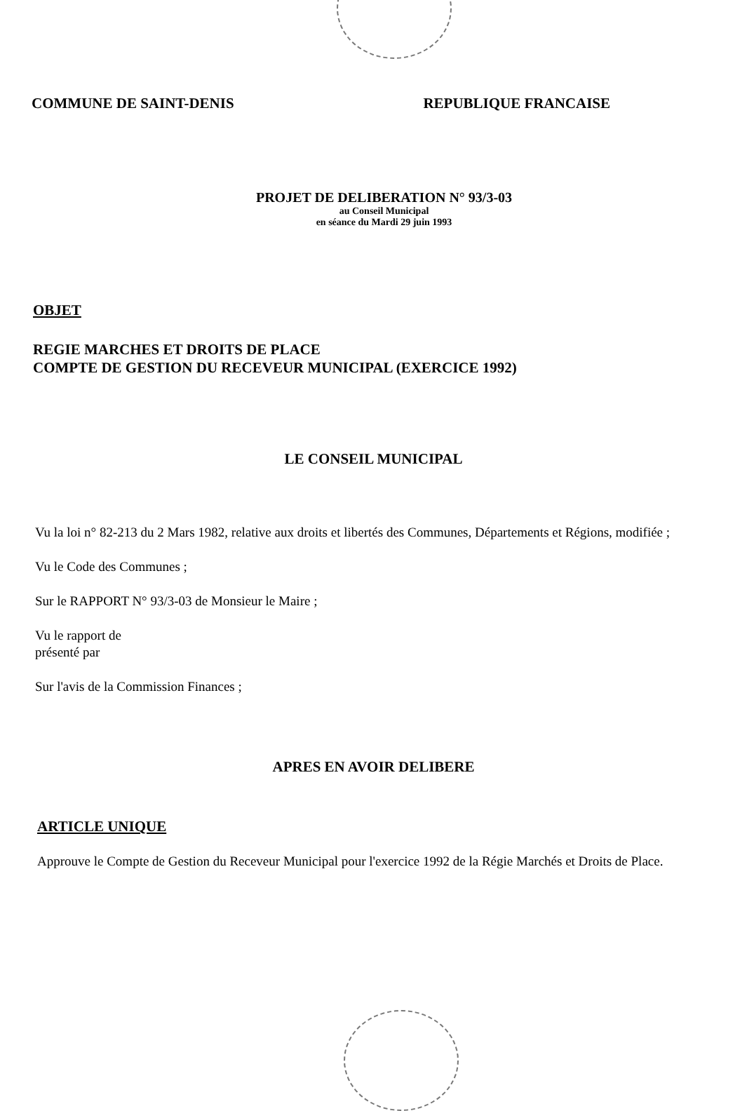COMMUNE DE SAINT-DENIS REPUBLIQUE FRANCAISE
PROJET DE DELIBERATION N° 93/3-03
au Conseil Municipal
en séance du Mardi 29 juin 1993
OBJET
REGIE MARCHES ET DROITS DE PLACE
COMPTE DE GESTION DU RECEVEUR MUNICIPAL (EXERCICE 1992)
LE CONSEIL MUNICIPAL
Vu la loi n° 82-213 du 2 Mars 1982, relative aux droits et libertés des Communes, Départements et Régions, modifiée ;
Vu le Code des Communes ;
Sur le RAPPORT N° 93/3-03 de Monsieur le Maire ;
Vu le rapport de
présenté par
Sur l'avis de la Commission Finances ;
APRES EN AVOIR DELIBERE
ARTICLE UNIQUE
Approuve le Compte de Gestion du Receveur Municipal pour l'exercice 1992 de la Régie Marchés et Droits de Place.